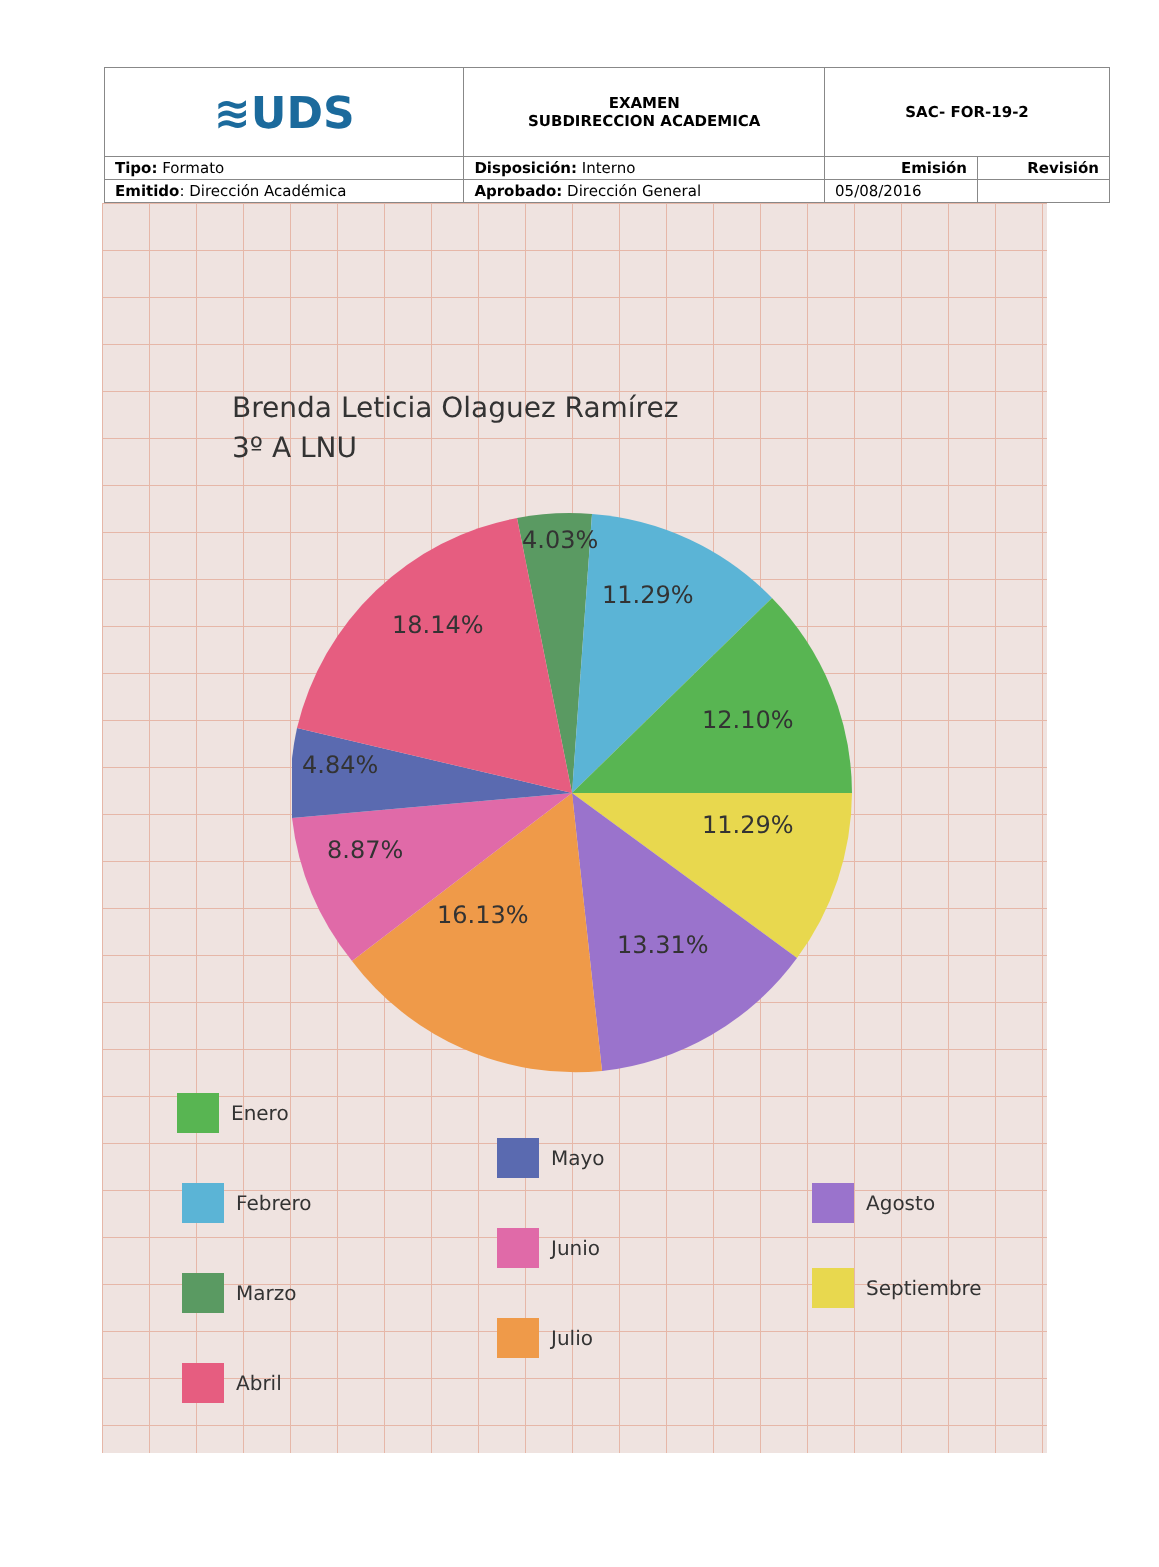| ≋UDS | EXAMEN SUBDIRECCION ACADEMICA | SAC- FOR-19-2 | |
| Tipo: Formato | Disposición: Interno | Emisión | Revisión |
| Emitido : Dirección Académica | Aprobado: Dirección General | 05/08/2016 | |
Brenda Leticia Olaguez Ramírez
3º A LNU
4.03%
11.29%
12.10%
11.29%
13.31%
16.13%
8.87%
4.84%
18.14%
Enero
Febrero
Marzo
Abril
Mayo
Junio
Julio
Agosto
Septiembre